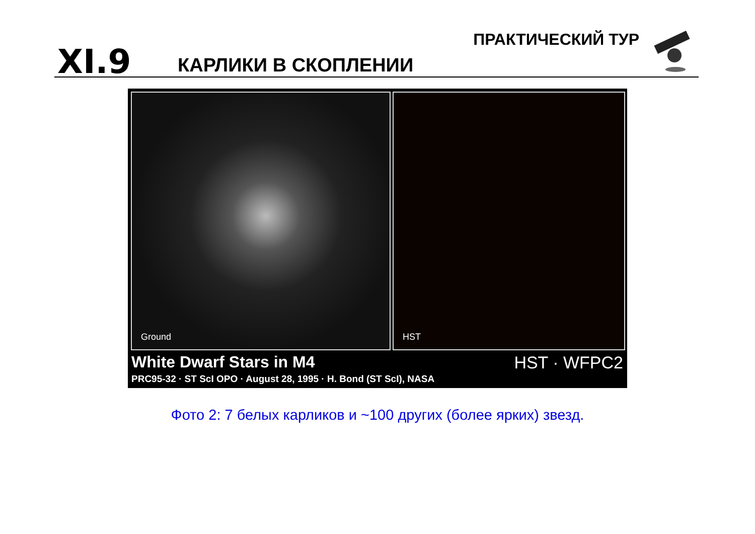XI.9 КАРЛИКИ В СКОПЛЕНИИ
ПРАКТИЧЕСКИЙ ТУР
Ground HST
White Dwarf Stars in M4
PRC95-32 · ST ScI OPO · August 28, 1995 · H. Bond (ST ScI), NASA
HST · WFPC2
Фото 2: 7 белых карликов и ~100 других (более ярких) звезд.